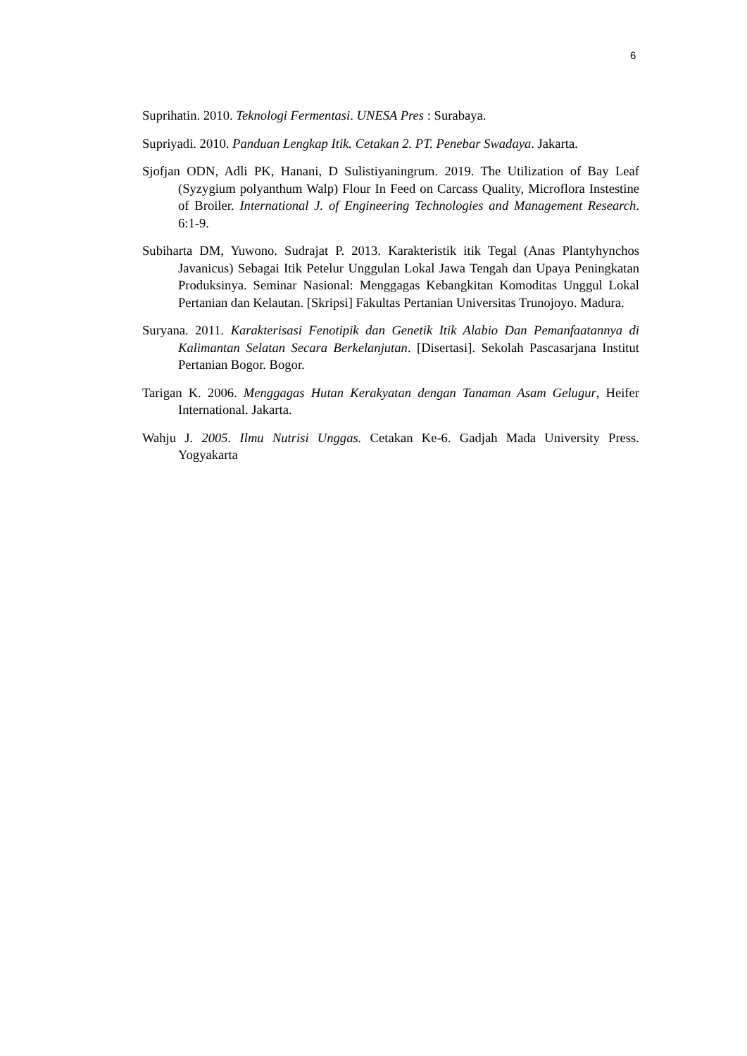6
Suprihatin. 2010. Teknologi Fermentasi. UNESA Pres : Surabaya.
Supriyadi. 2010. Panduan Lengkap Itik. Cetakan 2. PT. Penebar Swadaya. Jakarta.
Sjofjan ODN, Adli PK, Hanani, D Sulistiyaningrum. 2019. The Utilization of Bay Leaf (Syzygium polyanthum Walp) Flour In Feed on Carcass Quality, Microflora Instestine of Broiler. International J. of Engineering Technologies and Management Research. 6:1-9.
Subiharta DM, Yuwono. Sudrajat P. 2013. Karakteristik itik Tegal (Anas Plantyhynchos Javanicus) Sebagai Itik Petelur Unggulan Lokal Jawa Tengah dan Upaya Peningkatan Produksinya. Seminar Nasional: Menggagas Kebangkitan Komoditas Unggul Lokal Pertanian dan Kelautan. [Skripsi] Fakultas Pertanian Universitas Trunojoyo. Madura.
Suryana. 2011. Karakterisasi Fenotipik dan Genetik Itik Alabio Dan Pemanfaatannya di Kalimantan Selatan Secara Berkelanjutan. [Disertasi]. Sekolah Pascasarjana Institut Pertanian Bogor. Bogor.
Tarigan K. 2006. Menggagas Hutan Kerakyatan dengan Tanaman Asam Gelugur, Heifer International. Jakarta.
Wahju J. 2005. Ilmu Nutrisi Unggas. Cetakan Ke-6. Gadjah Mada University Press. Yogyakarta